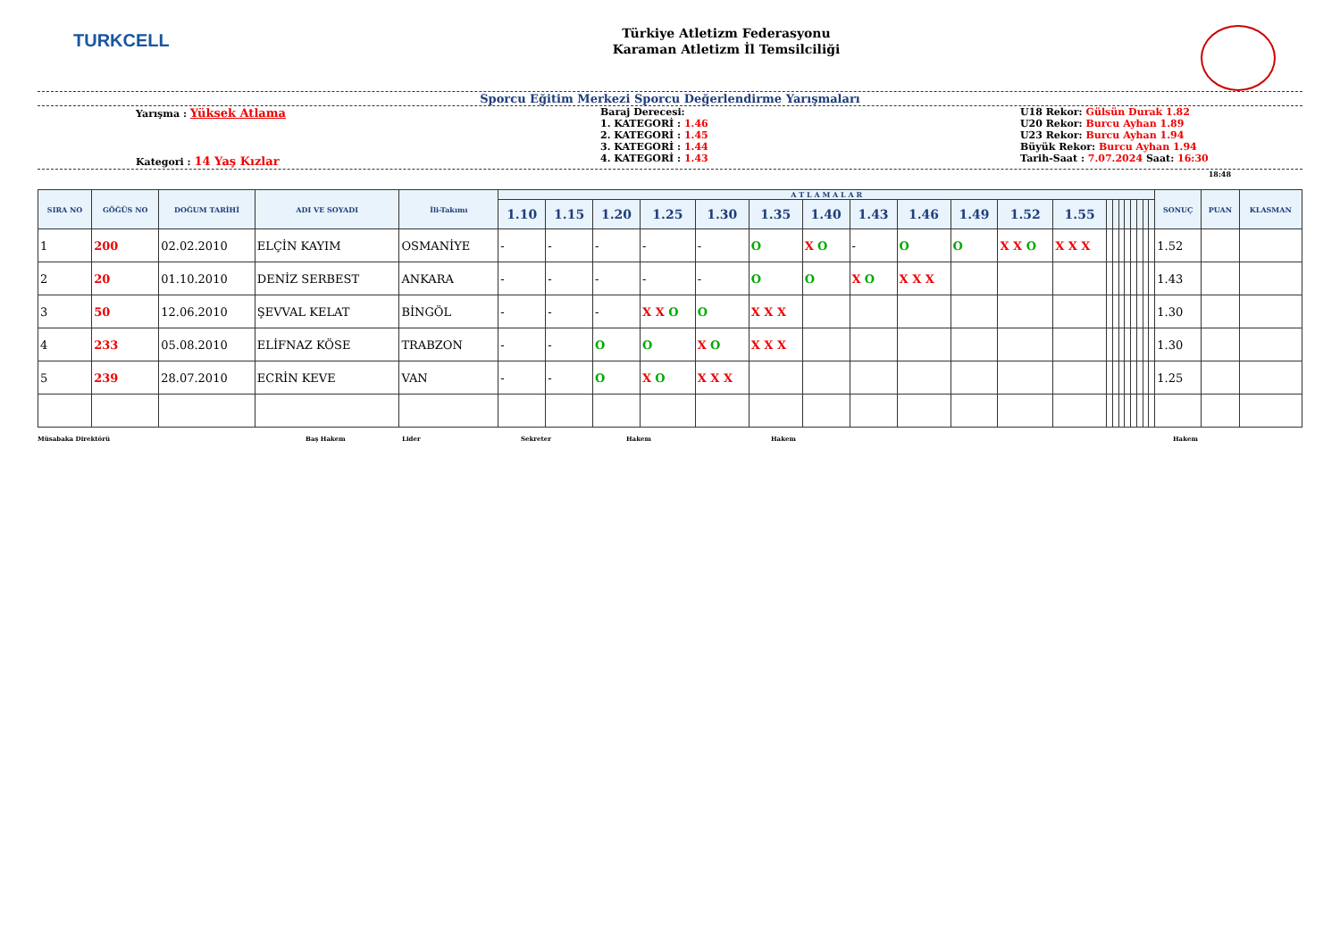TURKCELL
Türkiye Atletizm Federasyonu
Karaman Atletizm İl Temsilciliği
Sporcu Eğitim Merkezi Sporcu Değerlendirme Yarışmaları
Yarışma : Yüksek Atlama
Kategori : 14 Yaş Kızlar
Baraj Derecesi:
1. KATEGORİ : 1.46
2. KATEGORİ : 1.45
3. KATEGORİ : 1.44
4. KATEGORİ : 1.43
U18 Rekor: Gülsün Durak 1.82
U20 Rekor: Burcu Ayhan 1.89
U23 Rekor: Burcu Ayhan 1.94
Büyük Rekor: Burcu Ayhan 1.94
Tarih-Saat : 7.07.2024 Saat: 16:30
18:48
| SIRA NO | GÖĞÜS NO | DOĞUM TARİHİ | ADI VE SOYADI | İli-Takımı | A T L A M A L A R | | | | | | | | | | | | | | | | | | | | SONUÇ | PUAN | KLASMAN |
| --- | --- | --- | --- | --- | --- | --- | --- | --- | --- | --- | --- | --- | --- | --- | --- | --- | --- | --- | --- | --- | --- | --- | --- | --- | --- | --- | --- |
| | | | | | 1.10 | 1.15 | 1.20 | 1.25 | 1.30 | 1.35 | 1.40 | 1.43 | 1.46 | 1.49 | 1.52 | 1.55 | | | | | | | | | | | |
| 1 | 200 | 02.02.2010 | ELÇİN KAYIM | OSMANİYE | - | - | - | - | - | O | X O | - | O | O | X X O | X X X | | | | | | | | | 1.52 | | |
| 2 | 20 | 01.10.2010 | DENİZ SERBEST | ANKARA | - | - | - | - | - | O | O | X O | X X X | | | | | | | | | | | | 1.43 | | |
| 3 | 50 | 12.06.2010 | ŞEVVAL KELAT | BİNGÖL | - | - | - | X X O | O | X X X | | | | | | | | | | | | | | | 1.30 | | |
| 4 | 233 | 05.08.2010 | ELİFNAZ KÖSE | TRABZON | - | - | O | O | X O | X X X | | | | | | | | | | | | | | | 1.30 | | |
| 5 | 239 | 28.07.2010 | ECRİN KEVE | VAN | - | - | O | X O | X X X | | | | | | | | | | | | | | | | 1.25 | | |
Müsabaka Direktörü Baş Hakem Lider Sekreter Hakem Hakem Hakem